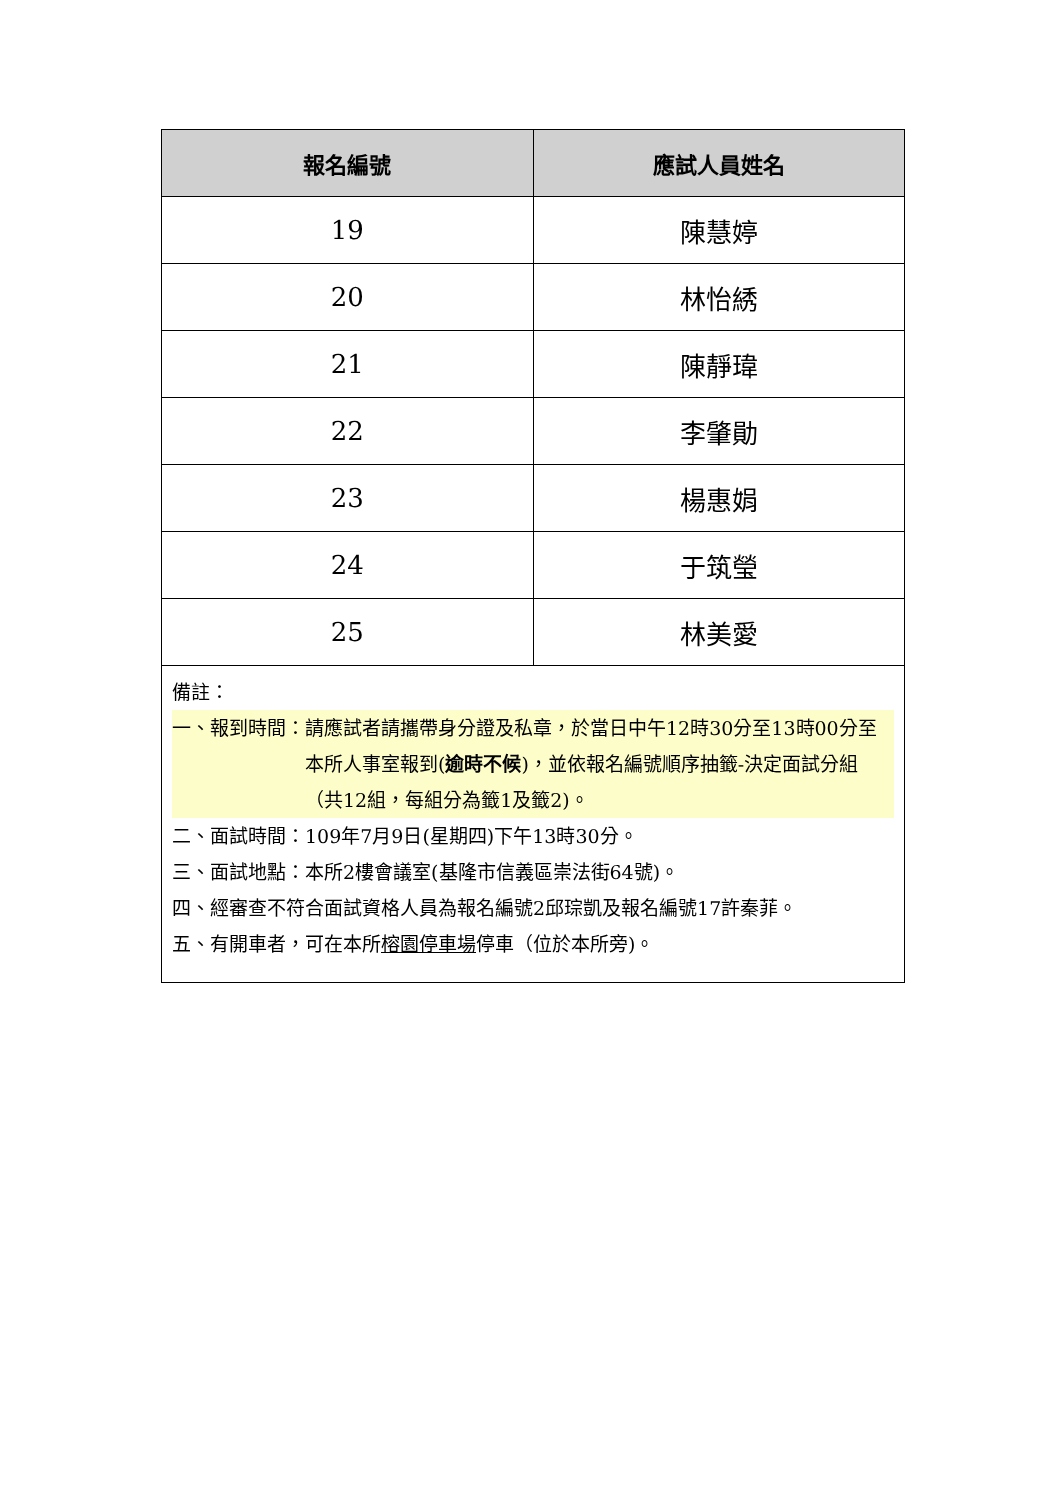| 報名編號 | 應試人員姓名 |
| --- | --- |
| 19 | 陳慧婷 |
| 20 | 林怡綉 |
| 21 | 陳靜瑋 |
| 22 | 李肇勛 |
| 23 | 楊惠娟 |
| 24 | 于筑瑩 |
| 25 | 林美愛 |
| 備註： 一、報到時間： 請應試者請攜帶身分證及私章，於當日中午12時30分至13時00分至本所人事室報到( 逾時不候 )，並依報名編號順序抽籤-決定面試分組（共12組，每組分為籤1及籤2)。 二、面試時間：109年7月9日(星期四)下午13時30分。 三、面試地點：本所2樓會議室(基隆市信義區崇法街64號)。 四、經審查不符合面試資格人員為報名編號2邱琮凱及報名編號17許秦菲。 五、有開車者，可在本所 榕園停車場 停車（位於本所旁)。 | |